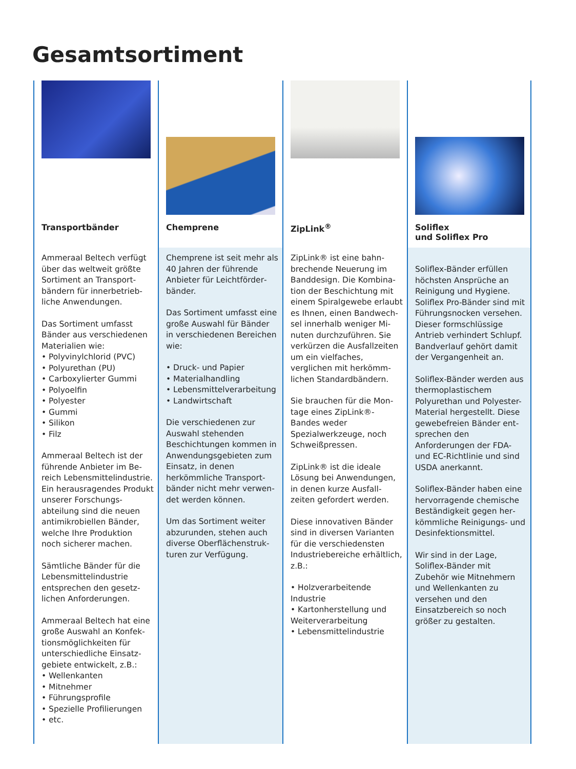Gesamtsortiment
Transportbänder
Ammeraal Beltech verfügt über das weltweit größte Sortiment an Transport­bändern für innerbetrieb­liche Anwendungen.
Das Sortiment umfasst Bänder aus verschiedenen Materialien wie:
• Polyvinylchlorid (PVC)
• Polyurethan (PU)
• Carboxylierter Gummi
• Polyoelfin
• Polyester
• Gummi
• Silikon
• Filz
Ammeraal Beltech ist der führende Anbieter im Be­reich Lebensmittelindustrie. Ein herausragendes Pro­dukt unserer Forschungs­abteilung sind die neuen antimikrobiellen Bänder, welche Ihre Produktion noch sicherer machen.
Sämtliche Bänder für die Lebensmittelindustrie entsprechen den gesetz­lichen Anforderungen.
Ammeraal Beltech hat eine große Auswahl an Konfek­tionsmöglichkeiten für unterschiedliche Einsatz­gebiete entwickelt, z.B.:
• Wellenkanten
• Mitnehmer
• Führungsprofile
• Spezielle Profilierungen
• etc.
Chemprene
Chemprene ist seit mehr als 40 Jahren der führende Anbieter für Leichtförder­bänder.
Das Sortiment umfasst eine große Auswahl für Bänder in verschiedenen Bereichen wie:
• Druck- und Papier
• Materialhandling
• Lebensmittelverarbeitung
• Landwirtschaft
Die verschiedenen zur Auswahl stehenden Beschichtungen kommen in Anwendungsgebieten zum Einsatz, in denen herkömmliche Transport­bänder nicht mehr verwen­det werden können.
Um das Sortiment weiter abzurunden, stehen auch diverse Oberflächenstruk­turen zur Verfügung.
ZipLink<sup>®</sup>
ZipLink® ist eine bahn­brechende Neuerung im Banddesign. Die Kombina­tion der Beschichtung mit einem Spiralgewebe erlaubt es Ihnen, einen Bandwech­sel innerhalb weniger Mi­nuten durchzuführen. Sie verkürzen die Ausfall­zeiten um ein vielfaches, verglichen mit herkömm­lichen Standardbändern.
Sie brauchen für die Mon­tage eines ZipLink®-Bandes weder Spezialwerkzeuge, noch Schweißpressen.
ZipLink® ist die ideale Lösung bei Anwendungen, in denen kurze Ausfall­zeiten gefordert werden.
Diese innovativen Bänder sind in diversen Varianten für die verschiedensten Industriebereiche erhältlich, z.B.:
• Holzverarbeitende Industrie
• Kartonherstellung und Weiterverarbeitung
• Lebensmittelindustrie
Soliflex
und Soliflex Pro
Soliflex-Bänder erfüllen höchsten Ansprüche an Reinigung und Hygiene. Soliflex Pro-Bänder sind mit Führungsnocken verse­hen. Dieser formschlüssige Antrieb verhindert Schlupf. Bandverlauf gehört damit der Vergangenheit an.
Soliflex-Bänder werden aus thermoplastischem Polyurethan und Polyester-Material hergestellt. Diese gewebefreien Bänder ent­sprechen den Anforderungen der FDA- und EC-Richtlinie und sind USDA anerkannt.
Soliflex-Bänder haben eine hervorragende chemische Beständigkeit gegen her­kömmliche Reinigungs- und Desinfektionsmittel.
Wir sind in der Lage, Soliflex-Bänder mit Zubehör wie Mitnehmern und Wellenkanten zu versehen und den Einsatzbereich so noch größer zu gestalten.